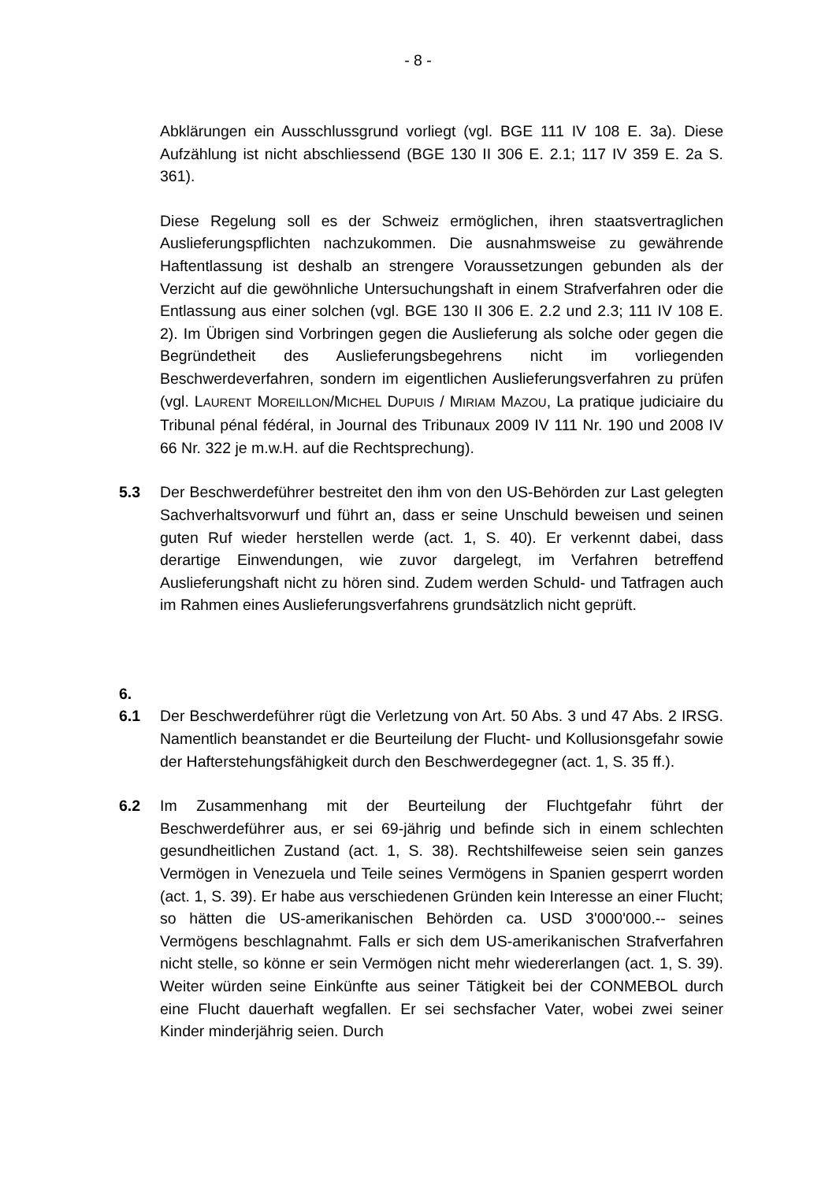- 8 -
Abklärungen ein Ausschlussgrund vorliegt (vgl. BGE 111 IV 108 E. 3a). Diese Aufzählung ist nicht abschliessend (BGE 130 II 306 E. 2.1; 117 IV 359 E. 2a S. 361).
Diese Regelung soll es der Schweiz ermöglichen, ihren staatsvertraglichen Auslieferungspflichten nachzukommen. Die ausnahmsweise zu gewährende Haftentlassung ist deshalb an strengere Voraussetzungen gebunden als der Verzicht auf die gewöhnliche Untersuchungshaft in einem Strafverfahren oder die Entlassung aus einer solchen (vgl. BGE 130 II 306 E. 2.2 und 2.3; 111 IV 108 E. 2). Im Übrigen sind Vorbringen gegen die Auslieferung als solche oder gegen die Begründetheit des Auslieferungsbegehrens nicht im vorliegenden Beschwerdeverfahren, sondern im eigentlichen Auslieferungsverfahren zu prüfen (vgl. LAURENT MOREILLON/MICHEL DUPUIS / MIRIAM MAZOU, La pratique judiciaire du Tribunal pénal fédéral, in Journal des Tribunaux 2009 IV 111 Nr. 190 und 2008 IV 66 Nr. 322 je m.w.H. auf die Rechtsprechung).
5.3 Der Beschwerdeführer bestreitet den ihm von den US-Behörden zur Last gelegten Sachverhaltsvorwurf und führt an, dass er seine Unschuld beweisen und seinen guten Ruf wieder herstellen werde (act. 1, S. 40). Er verkennt dabei, dass derartige Einwendungen, wie zuvor dargelegt, im Verfahren betreffend Auslieferungshaft nicht zu hören sind. Zudem werden Schuld- und Tatfragen auch im Rahmen eines Auslieferungsverfahrens grundsätzlich nicht geprüft.
6.
6.1 Der Beschwerdeführer rügt die Verletzung von Art. 50 Abs. 3 und 47 Abs. 2 IRSG. Namentlich beanstandet er die Beurteilung der Flucht- und Kollusionsgefahr sowie der Hafterstehungsfähigkeit durch den Beschwerdegegner (act. 1, S. 35 ff.).
6.2 Im Zusammenhang mit der Beurteilung der Fluchtgefahr führt der Beschwerdeführer aus, er sei 69-jährig und befinde sich in einem schlechten gesundheitlichen Zustand (act. 1, S. 38). Rechtshilfeweise seien sein ganzes Vermögen in Venezuela und Teile seines Vermögens in Spanien gesperrt worden (act. 1, S. 39). Er habe aus verschiedenen Gründen kein Interesse an einer Flucht; so hätten die US-amerikanischen Behörden ca. USD 3'000'000.-- seines Vermögens beschlagnahmt. Falls er sich dem US-amerikanischen Strafverfahren nicht stelle, so könne er sein Vermögen nicht mehr wiedererlangen (act. 1, S. 39). Weiter würden seine Einkünfte aus seiner Tätigkeit bei der CONMEBOL durch eine Flucht dauerhaft wegfallen. Er sei sechsfacher Vater, wobei zwei seiner Kinder minderjährig seien. Durch